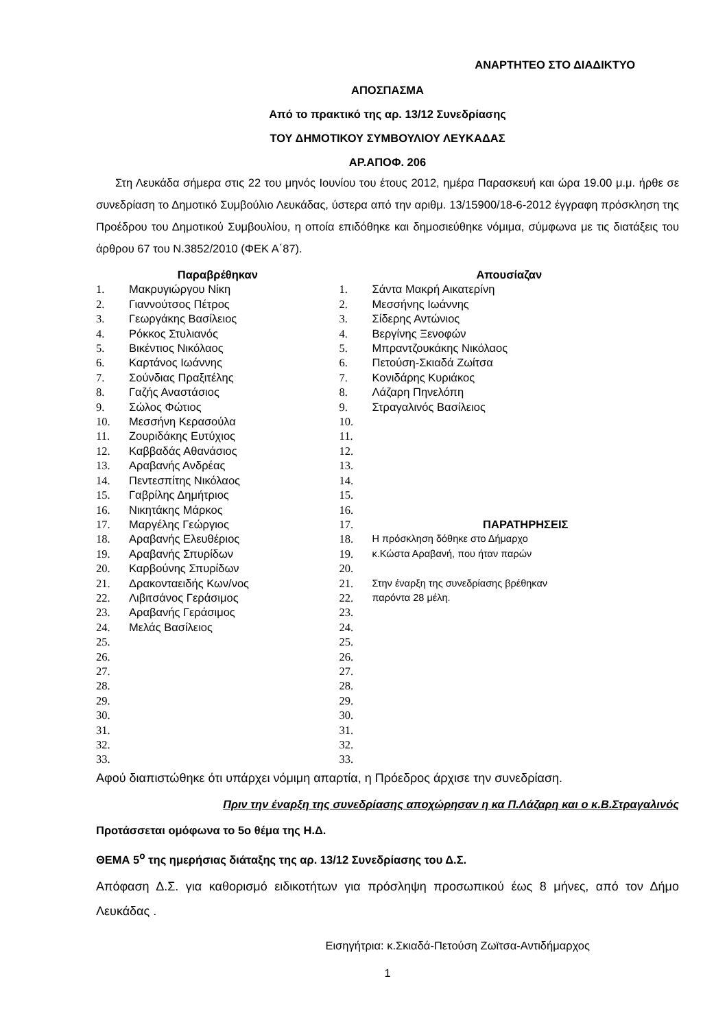ΑΝΑΡΤΗΤΕΟ ΣΤΟ ΔΙΑΔΙΚΤΥΟ
ΑΠΟΣΠΑΣΜΑ
Από το πρακτικό της αρ. 13/12 Συνεδρίασης
ΤΟΥ ΔΗΜΟΤΙΚΟΥ ΣΥΜΒΟΥΛΙΟΥ ΛΕΥΚΑΔΑΣ
ΑΡ.ΑΠΟΦ. 206
Στη Λευκάδα σήμερα στις 22 του μηνός Ιουνίου του έτους 2012, ημέρα Παρασκευή και ώρα 19.00 μ.μ. ήρθε σε συνεδρίαση το Δημοτικό Συμβούλιο Λευκάδας, ύστερα από την αριθμ. 13/15900/18-6-2012 έγγραφη πρόσκληση της Προέδρου του Δημοτικού Συμβουλίου, η οποία επιδόθηκε και δημοσιεύθηκε νόμιμα, σύμφωνα με τις διατάξεις του άρθρου 67 του Ν.3852/2010 (ΦΕΚ Α΄87).
| Παραβρέθηκαν | | Απουσίαζαν | |
| --- | --- | --- | --- |
| 1. | Μακρυγιώργου Νίκη | 1. | Σάντα Μακρή Αικατερίνη |
| 2. | Γιαννούτσος Πέτρος | 2. | Μεσσήνης Ιωάννης |
| 3. | Γεωργάκης Βασίλειος | 3. | Σίδερης Αντώνιος |
| 4. | Ρόκκος Στυλιανός | 4. | Βεργίνης Ξενοφών |
| 5. | Βικέντιος Νικόλαος | 5. | Μπραντζουκάκης Νικόλαος |
| 6. | Καρτάνος Ιωάννης | 6. | Πετούση-Σκιαδά Ζωίτσα |
| 7. | Σούνδιας Πραξιτέλης | 7. | Κονιδάρης Κυριάκος |
| 8. | Γαζής Αναστάσιος | 8. | Λάζαρη Πηνελόπη |
| 9. | Σώλος Φώτιος | 9. | Στραγαλινός Βασίλειος |
| 10. | Μεσσήνη Κερασούλα | 10. | |
| 11. | Ζουριδάκης Ευτύχιος | 11. | |
| 12. | Καββαδάς Αθανάσιος | 12. | |
| 13. | Αραβανής Ανδρέας | 13. | |
| 14. | Πεντεσπίτης Νικόλαος | 14. | |
| 15. | Γαβρίλης Δημήτριος | 15. | |
| 16. | Νικητάκης Μάρκος | 16. | |
| 17. | Μαργέλης Γεώργιος | 17. | ΠΑΡΑΤΗΡΗΣΕΙΣ |
| 18. | Αραβανής Ελευθέριος | 18. | Η πρόσκληση δόθηκε στο Δήμαρχο |
| 19. | Αραβανής Σπυρίδων | 19. | κ.Κώστα Αραβανή, που ήταν παρών |
| 20. | Καρβούνης Σπυρίδων | 20. | |
| 21. | Δρακονταειδής Κων/νος | 21. | Στην έναρξη της συνεδρίασης βρέθηκαν |
| 22. | Λιβιτσάνος Γεράσιμος | 22. | παρόντα 28 μέλη. |
| 23. | Αραβανής Γεράσιμος | 23. | |
| 24. | Μελάς Βασίλειος | 24. | |
| 25. | | 25. | |
| 26. | | 26. | |
| 27. | | 27. | |
| 28. | | 28. | |
| 29. | | 29. | |
| 30. | | 30. | |
| 31. | | 31. | |
| 32. | | 32. | |
| 33. | | 33. | |
Αφού διαπιστώθηκε ότι υπάρχει νόμιμη απαρτία, η Πρόεδρος άρχισε την συνεδρίαση.
Πριν την έναρξη της συνεδρίασης αποχώρησαν η κα Π.Λάζαρη και ο κ.Β.Στραγαλινός
Προτάσσεται ομόφωνα το 5ο θέμα της Η.Δ.
ΘΕΜΑ 5<sup>ο</sup> της ημερήσιας διάταξης της αρ. 13/12 Συνεδρίασης του Δ.Σ.
Απόφαση Δ.Σ. για καθορισμό ειδικοτήτων για πρόσληψη προσωπικού έως 8 μήνες, από τον Δήμο Λευκάδας .
Εισηγήτρια: κ.Σκιαδά-Πετούση Ζωϊτσα-Αντιδήμαρχος
1